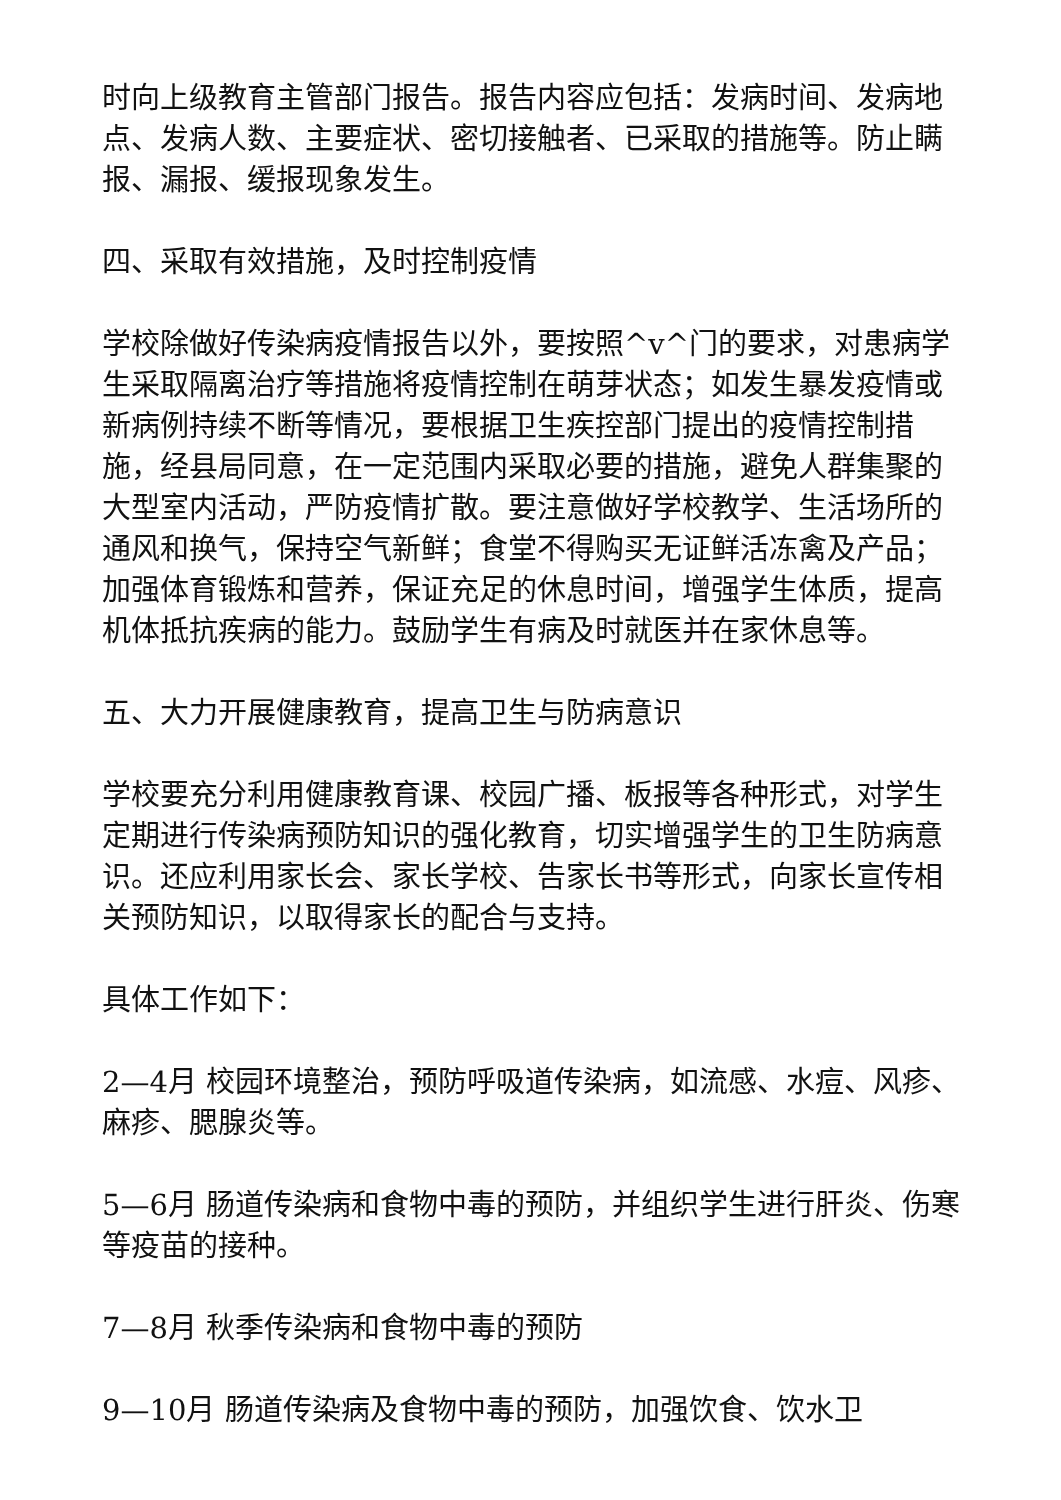时向上级教育主管部门报告。报告内容应包括：发病时间、发病地点、发病人数、主要症状、密切接触者、已采取的措施等。防止瞒报、漏报、缓报现象发生。
四、采取有效措施，及时控制疫情
学校除做好传染病疫情报告以外，要按照^v^门的要求，对患病学生采取隔离治疗等措施将疫情控制在萌芽状态；如发生暴发疫情或新病例持续不断等情况，要根据卫生疾控部门提出的疫情控制措施，经县局同意，在一定范围内采取必要的措施，避免人群集聚的大型室内活动，严防疫情扩散。要注意做好学校教学、生活场所的通风和换气，保持空气新鲜；食堂不得购买无证鲜活冻禽及产品；加强体育锻炼和营养，保证充足的休息时间，增强学生体质，提高机体抵抗疾病的能力。鼓励学生有病及时就医并在家休息等。
五、大力开展健康教育，提高卫生与防病意识
学校要充分利用健康教育课、校园广播、板报等各种形式，对学生定期进行传染病预防知识的强化教育，切实增强学生的卫生防病意识。还应利用家长会、家长学校、告家长书等形式，向家长宣传相关预防知识，以取得家长的配合与支持。
具体工作如下：
2—4月 校园环境整治，预防呼吸道传染病，如流感、水痘、风疹、麻疹、腮腺炎等。
5—6月 肠道传染病和食物中毒的预防，并组织学生进行肝炎、伤寒等疫苗的接种。
7—8月 秋季传染病和食物中毒的预防
9—10月 肠道传染病及食物中毒的预防，加强饮食、饮水卫